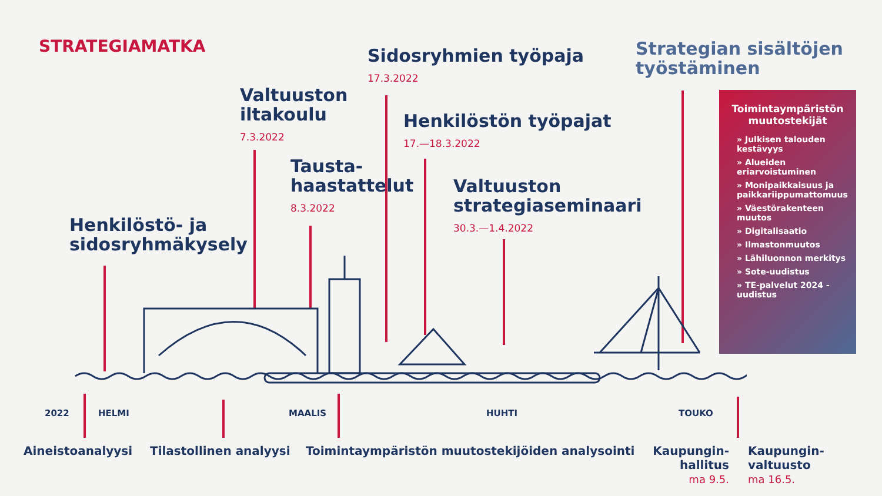STRATEGIAMATKA
Henkilöstö- ja
sidosryhmäkysely
Valtuuston
iltakoulu
7.3.2022
Tausta-
haastattelut
8.3.2022
Sidosryhmien työpaja
17.3.2022
Henkilöstön työpajat
17.—18.3.2022
Valtuuston
strategiaseminaari
30.3.—1.4.2022
Strategian sisältöjen
työstäminen
Toimintaympäristön muutostekijät
» Julkisen talouden kestävyys
» Alueiden eriarvoistuminen
» Monipaikkaisuus ja paikkariippumattomuus
» Väestörakenteen muutos
» Digitalisaatio
» Ilmastonmuutos
» Lähiluonnon merkitys
» Sote-uudistus
» TE-palvelut 2024 -uudistus
2022 HELMI MAALIS HUHTI TOUKO
Aineistoanalyysi Tilastollinen analyysi
Toimintaympäristön muutostekijöiden analysointi
Kaupungin-
hallitus
ma 9.5.
Kaupungin-
valtuusto
ma 16.5.